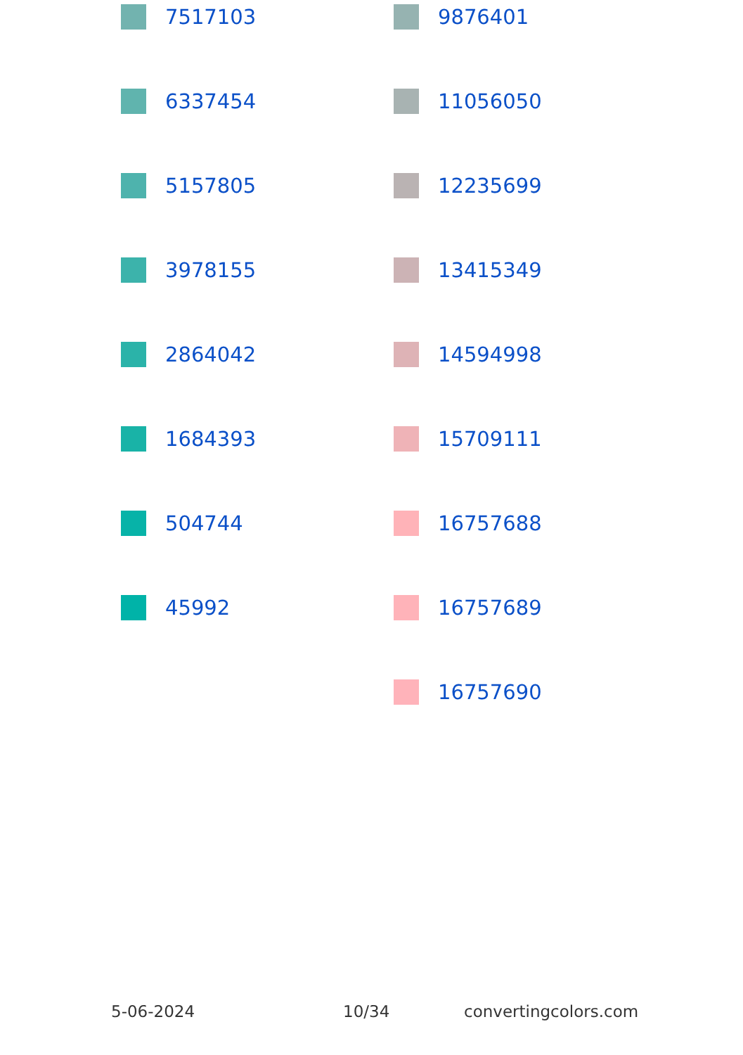7517103
6337454
5157805
3978155
2864042
1684393
504744
45992
9876401
11056050
12235699
13415349
14594998
15709111
16757688
16757689
16757690
5-06-2024 10/34 convertingcolors.com